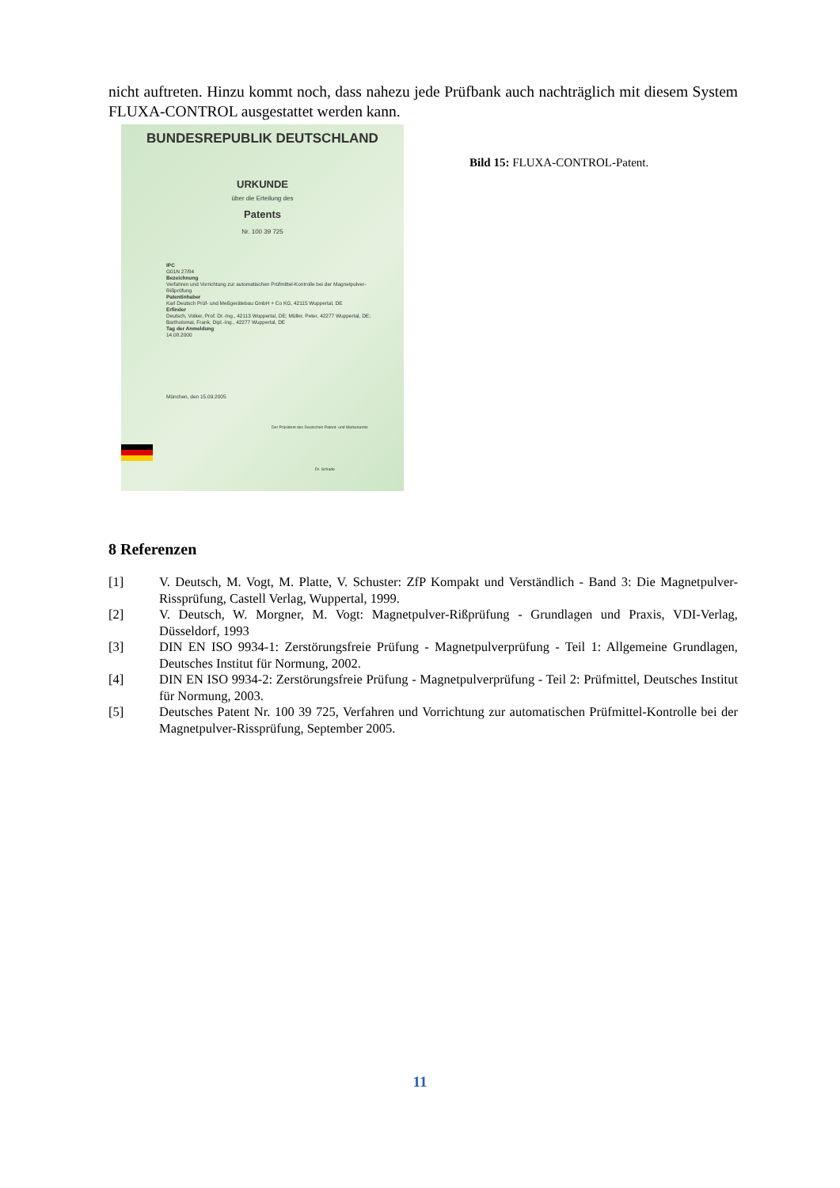nicht auftreten. Hinzu kommt noch, dass nahezu jede Prüfbank auch nachträglich mit diesem System FLUXA-CONTROL ausgestattet werden kann.
BUNDESREPUBLIK DEUTSCHLAND
URKUNDE
über die Erteilung des
Patents
Nr. 100 39 725
IPC
G01N 27/84
Bezeichnung
Verfahren und Vorrichtung zur automatischen Prüfmittel-Kontrolle bei der Magnetpulver-Rißprüfung
Patentinhaber
Karl Deutsch Prüf- und Meßgerätebau GmbH + Co KG, 42115 Wuppertal, DE
Erfinder
Deutsch, Volker, Prof. Dr.-Ing., 42113 Wuppertal, DE; Müller, Peter, 42277 Wuppertal, DE; Bartholomai, Frank, Dipl.-Ing., 42277 Wuppertal, DE
Tag der Anmeldung
14.08.2000
München, den 15.09.2005
Der Präsident des Deutschen Patent- und Markenamts
Dr. Schade
Bild 15: FLUXA-CONTROL-Patent.
8 Referenzen
[1] V. Deutsch, M. Vogt, M. Platte, V. Schuster: ZfP Kompakt und Verständlich - Band 3: Die Magnetpulver-Rissprüfung, Castell Verlag, Wuppertal, 1999.
[2] V. Deutsch, W. Morgner, M. Vogt: Magnetpulver-Rißprüfung - Grundlagen und Praxis, VDI-Verlag, Düsseldorf, 1993
[3] DIN EN ISO 9934-1: Zerstörungsfreie Prüfung - Magnetpulverprüfung - Teil 1: Allgemeine Grundlagen, Deutsches Institut für Normung, 2002.
[4] DIN EN ISO 9934-2: Zerstörungsfreie Prüfung - Magnetpulverprüfung - Teil 2: Prüfmittel, Deutsches Institut für Normung, 2003.
[5] Deutsches Patent Nr. 100 39 725, Verfahren und Vorrichtung zur automatischen Prüfmittel-Kontrolle bei der Magnetpulver-Rissprüfung, September 2005.
11